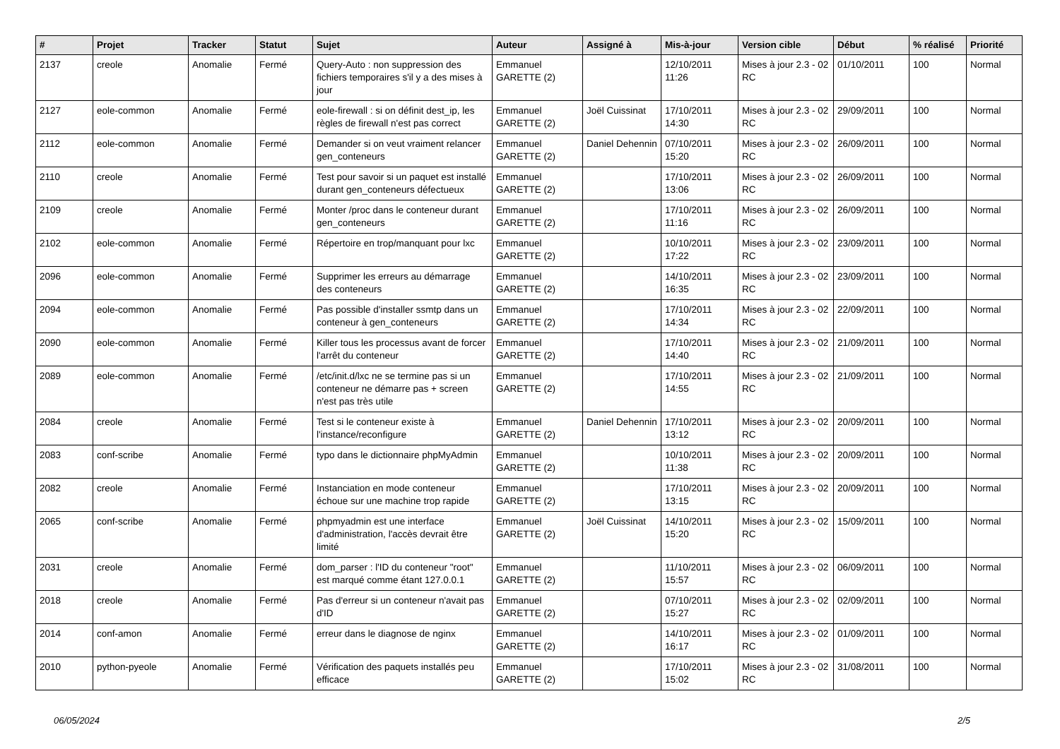| # | Projet | Tracker | Statut | Sujet | Auteur | Assigné à | Mis-à-jour | Version cible | Début | % réalisé | Priorité |
| --- | --- | --- | --- | --- | --- | --- | --- | --- | --- | --- | --- |
| 2137 | creole | Anomalie | Fermé | Query-Auto : non suppression des fichiers temporaires s'il y a des mises à jour | Emmanuel GARETTE (2) | | 12/10/2011 11:26 | Mises à jour 2.3 - 02 RC | 01/10/2011 | 100 | Normal |
| 2127 | eole-common | Anomalie | Fermé | eole-firewall : si on définit dest_ip, les règles de firewall n'est pas correct | Emmanuel GARETTE (2) | Joël Cuissinat | 17/10/2011 14:30 | Mises à jour 2.3 - 02 RC | 29/09/2011 | 100 | Normal |
| 2112 | eole-common | Anomalie | Fermé | Demander si on veut vraiment relancer gen_conteneurs | Emmanuel GARETTE (2) | Daniel Dehennin | 07/10/2011 15:20 | Mises à jour 2.3 - 02 RC | 26/09/2011 | 100 | Normal |
| 2110 | creole | Anomalie | Fermé | Test pour savoir si un paquet est installé durant gen_conteneurs défectueux | Emmanuel GARETTE (2) | | 17/10/2011 13:06 | Mises à jour 2.3 - 02 RC | 26/09/2011 | 100 | Normal |
| 2109 | creole | Anomalie | Fermé | Monter /proc dans le conteneur durant gen_conteneurs | Emmanuel GARETTE (2) | | 17/10/2011 11:16 | Mises à jour 2.3 - 02 RC | 26/09/2011 | 100 | Normal |
| 2102 | eole-common | Anomalie | Fermé | Répertoire en trop/manquant pour lxc | Emmanuel GARETTE (2) | | 10/10/2011 17:22 | Mises à jour 2.3 - 02 RC | 23/09/2011 | 100 | Normal |
| 2096 | eole-common | Anomalie | Fermé | Supprimer les erreurs au démarrage des conteneurs | Emmanuel GARETTE (2) | | 14/10/2011 16:35 | Mises à jour 2.3 - 02 RC | 23/09/2011 | 100 | Normal |
| 2094 | eole-common | Anomalie | Fermé | Pas possible d'installer ssmtp dans un conteneur à gen_conteneurs | Emmanuel GARETTE (2) | | 17/10/2011 14:34 | Mises à jour 2.3 - 02 RC | 22/09/2011 | 100 | Normal |
| 2090 | eole-common | Anomalie | Fermé | Killer tous les processus avant de forcer l'arrêt du conteneur | Emmanuel GARETTE (2) | | 17/10/2011 14:40 | Mises à jour 2.3 - 02 RC | 21/09/2011 | 100 | Normal |
| 2089 | eole-common | Anomalie | Fermé | /etc/init.d/lxc ne se termine pas si un conteneur ne démarre pas + screen n'est pas très utile | Emmanuel GARETTE (2) | | 17/10/2011 14:55 | Mises à jour 2.3 - 02 RC | 21/09/2011 | 100 | Normal |
| 2084 | creole | Anomalie | Fermé | Test si le conteneur existe à l'instance/reconfigure | Emmanuel GARETTE (2) | Daniel Dehennin | 17/10/2011 13:12 | Mises à jour 2.3 - 02 RC | 20/09/2011 | 100 | Normal |
| 2083 | conf-scribe | Anomalie | Fermé | typo dans le dictionnaire phpMyAdmin | Emmanuel GARETTE (2) | | 10/10/2011 11:38 | Mises à jour 2.3 - 02 RC | 20/09/2011 | 100 | Normal |
| 2082 | creole | Anomalie | Fermé | Instanciation en mode conteneur échoue sur une machine trop rapide | Emmanuel GARETTE (2) | | 17/10/2011 13:15 | Mises à jour 2.3 - 02 RC | 20/09/2011 | 100 | Normal |
| 2065 | conf-scribe | Anomalie | Fermé | phpmyadmin est une interface d'administration, l'accès devrait être limité | Emmanuel GARETTE (2) | Joël Cuissinat | 14/10/2011 15:20 | Mises à jour 2.3 - 02 RC | 15/09/2011 | 100 | Normal |
| 2031 | creole | Anomalie | Fermé | dom_parser : l'ID du conteneur "root" est marqué comme étant 127.0.0.1 | Emmanuel GARETTE (2) | | 11/10/2011 15:57 | Mises à jour 2.3 - 02 RC | 06/09/2011 | 100 | Normal |
| 2018 | creole | Anomalie | Fermé | Pas d'erreur si un conteneur n'avait pas d'ID | Emmanuel GARETTE (2) | | 07/10/2011 15:27 | Mises à jour 2.3 - 02 RC | 02/09/2011 | 100 | Normal |
| 2014 | conf-amon | Anomalie | Fermé | erreur dans le diagnose de nginx | Emmanuel GARETTE (2) | | 14/10/2011 16:17 | Mises à jour 2.3 - 02 RC | 01/09/2011 | 100 | Normal |
| 2010 | python-pyeole | Anomalie | Fermé | Vérification des paquets installés peu efficace | Emmanuel GARETTE (2) | | 17/10/2011 15:02 | Mises à jour 2.3 - 02 RC | 31/08/2011 | 100 | Normal |
06/05/2024 2/5